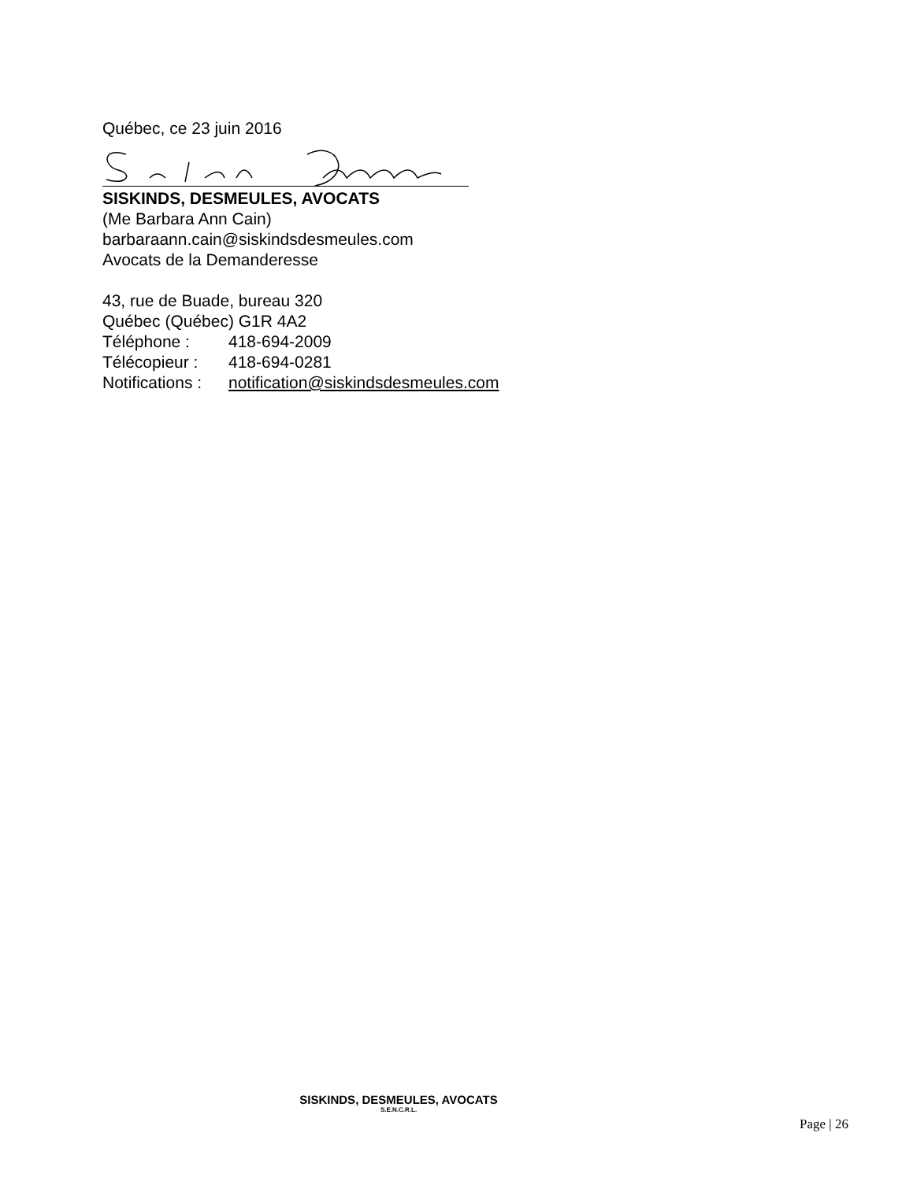Québec, ce 23 juin 2016
SISKINDS, DESMEULES, AVOCATS
(Me Barbara Ann Cain)
barbaraann.cain@siskindsdesmeules.com
Avocats de la Demanderesse
43, rue de Buade, bureau 320
Québec (Québec) G1R 4A2
Téléphone : 418-694-2009
Télécopieur : 418-694-0281
Notifications : notification@siskindsdesmeules.com
SISKINDS, DESMEULES, AVOCATS
S.E.N.C.R.L.
Page | 26